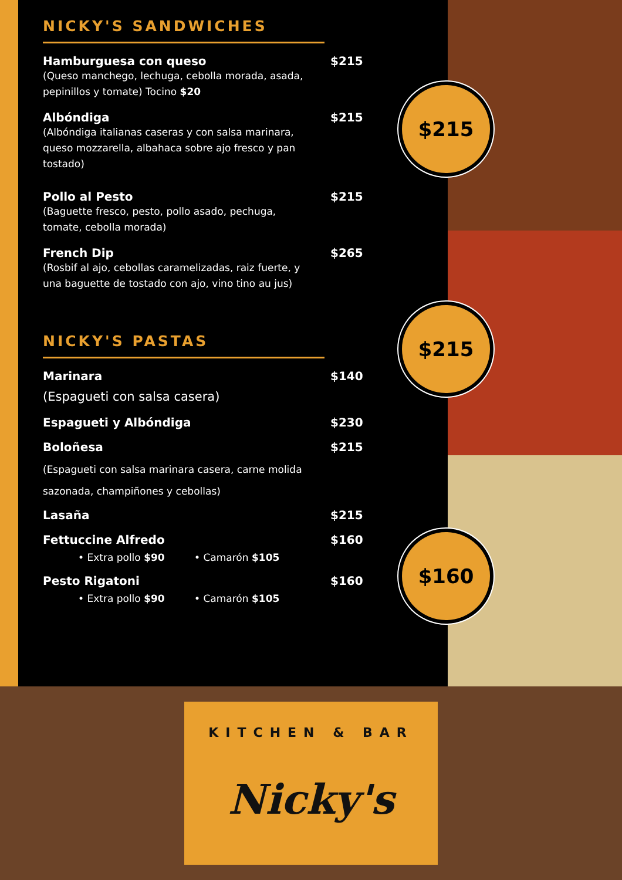$215
$215
$160
NICKY'S SANDWICHES
Hamburguesa con queso $215
(Queso manchego, lechuga, cebolla morada, asada, pepinillos y tomate) Tocino $20
Albóndiga $215
(Albóndiga italianas caseras y con salsa marinara, queso mozzarella, albahaca sobre ajo fresco y pan tostado)
Pollo al Pesto $215
(Baguette fresco, pesto, pollo asado, pechuga, tomate, cebolla morada)
French Dip $265
(Rosbif al ajo, cebollas caramelizadas, raiz fuerte, y una baguette de tostado con ajo, vino tino au jus)
NICKY'S PASTAS
Marinara $140
(Espagueti con salsa casera)
Espagueti y Albóndiga $230
Boloñesa $215
(Espagueti con salsa marinara casera, carne molida sazonada, champiñones y cebollas)
Lasaña $215
Fettuccine Alfredo $160
• Extra pollo $90 • Camarón $105
Pesto Rigatoni $160
• Extra pollo $90 • Camarón $105
KITCHEN & BAR
Nicky's